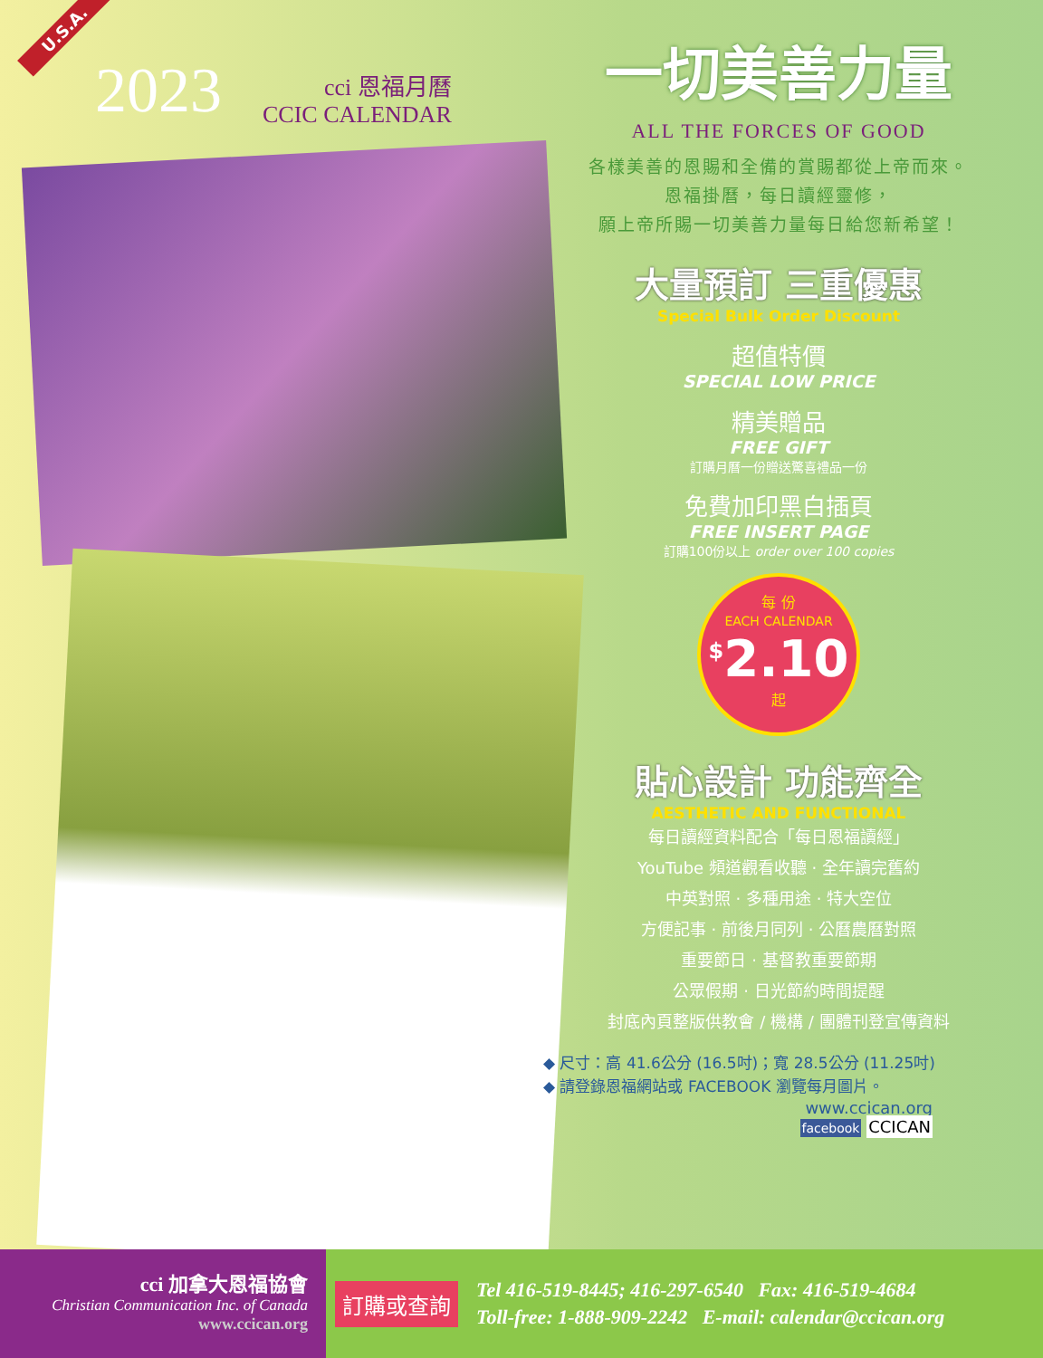U.S.A.
2023
cci 恩福月曆
CCIC CALENDAR
一切美善力量
ALL THE FORCES OF GOOD
各樣美善的恩賜和全備的賞賜都從上帝而來。
恩福掛曆，每日讀經靈修，
願上帝所賜一切美善力量每日給您新希望！
大量預訂 三重優惠
Special Bulk Order Discount
超值特價
SPECIAL LOW PRICE
精美贈品
FREE GIFT
訂購月曆一份贈送驚喜禮品一份
免費加印黑白插頁
FREE INSERT PAGE
訂購100份以上 order over 100 copies
每 份
EACH CALENDAR
<sup>$</sup>2.10
起
貼心設計 功能齊全
AESTHETIC AND FUNCTIONAL
每日讀經資料配合「每日恩福讀經」
YouTube 頻道觀看收聽 · 全年讀完舊約
中英對照 · 多種用途 · 特大空位
方便記事 · 前後月同列 · 公曆農曆對照
重要節日 · 基督教重要節期
公眾假期 · 日光節約時間提醒
封底內頁整版供教會 / 機構 / 團體刊登宣傳資料
◆ 尺寸：高 41.6公分 (16.5吋)；寬 28.5公分 (11.25吋)
◆ 請登錄恩福網站或 FACEBOOK 瀏覽每月圖片。
www.ccican.org
facebook CCICAN
cci 加拿大恩福協會
Christian Communication Inc. of Canada
www.ccican.org
訂購或查詢
Tel 416-519-8445; 416-297-6540 Fax: 416-519-4684
Toll-free: 1-888-909-2242 E-mail: calendar@ccican.org